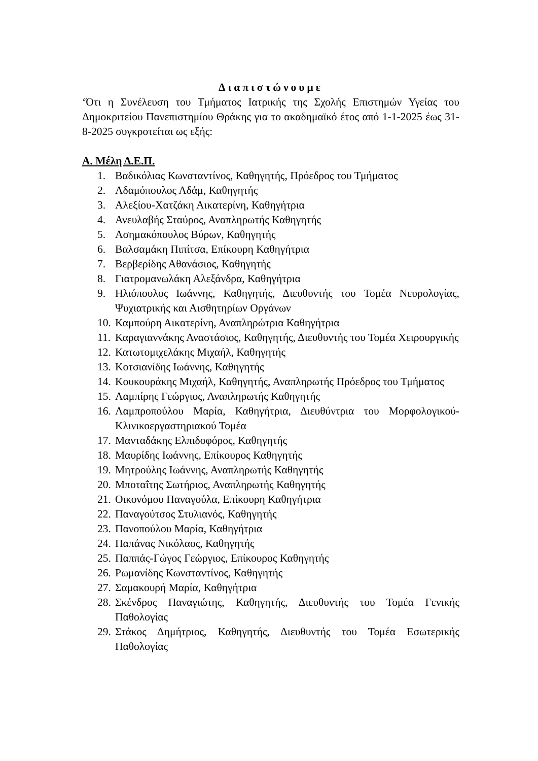Διαπιστώνουμε
‘Ότι η Συνέλευση του Τμήματος Ιατρικής της Σχολής Επιστημών Υγείας του Δημοκριτείου Πανεπιστημίου Θράκης για το ακαδημαϊκό έτος από 1-1-2025 έως 31-8-2025 συγκροτείται ως εξής:
Α. Μέλη Δ.Ε.Π.
1. Βαδικόλιας Κωνσταντίνος, Καθηγητής, Πρόεδρος του Τμήματος
2. Αδαμόπουλος Αδάμ, Καθηγητής
3. Αλεξίου-Χατζάκη Αικατερίνη, Καθηγήτρια
4. Ανευλαβής Σταύρος, Αναπληρωτής Καθηγητής
5. Ασημακόπουλος Βύρων, Καθηγητής
6. Βαλσαμάκη Πιπίτσα, Επίκουρη Καθηγήτρια
7. Βερβερίδης Αθανάσιος, Καθηγητής
8. Γιατρομανωλάκη Αλεξάνδρα, Καθηγήτρια
9. Ηλιόπουλος Ιωάννης, Καθηγητής, Διευθυντής του Τομέα Νευρολογίας, Ψυχιατρικής και Αισθητηρίων Οργάνων
10. Καμπούρη Αικατερίνη, Αναπληρώτρια Καθηγήτρια
11. Καραγιαννάκης Αναστάσιος, Καθηγητής, Διευθυντής του Τομέα Χειρουργικής
12. Κατωτομιχελάκης Μιχαήλ, Καθηγητής
13. Κοτσιανίδης Ιωάννης, Καθηγητής
14. Κουκουράκης Μιχαήλ, Καθηγητής, Αναπληρωτής Πρόεδρος του Τμήματος
15. Λαμπίρης Γεώργιος, Αναπληρωτής Καθηγητής
16. Λαμπροπούλου Μαρία, Καθηγήτρια, Διευθύντρια του Μορφολογικού-Κλινικοεργαστηριακού Τομέα
17. Μανταδάκης Ελπιδοφόρος, Καθηγητής
18. Μαυρίδης Ιωάννης, Επίκουρος Καθηγητής
19. Μητρούλης Ιωάννης, Αναπληρωτής Καθηγητής
20. Μποταΐτης Σωτήριος, Αναπληρωτής Καθηγητής
21. Οικονόμου Παναγούλα, Επίκουρη Καθηγήτρια
22. Παναγούτσος Στυλιανός, Καθηγητής
23. Πανοπούλου Μαρία, Καθηγήτρια
24. Παπάνας Νικόλαος, Καθηγητής
25. Παππάς-Γώγος Γεώργιος, Επίκουρος Καθηγητής
26. Ρωμανίδης Κωνσταντίνος, Καθηγητής
27. Σαμακουρή Μαρία, Καθηγήτρια
28. Σκένδρος Παναγιώτης, Καθηγητής, Διευθυντής του Τομέα Γενικής Παθολογίας
29. Στάκος Δημήτριος, Καθηγητής, Διευθυντής του Τομέα Εσωτερικής Παθολογίας